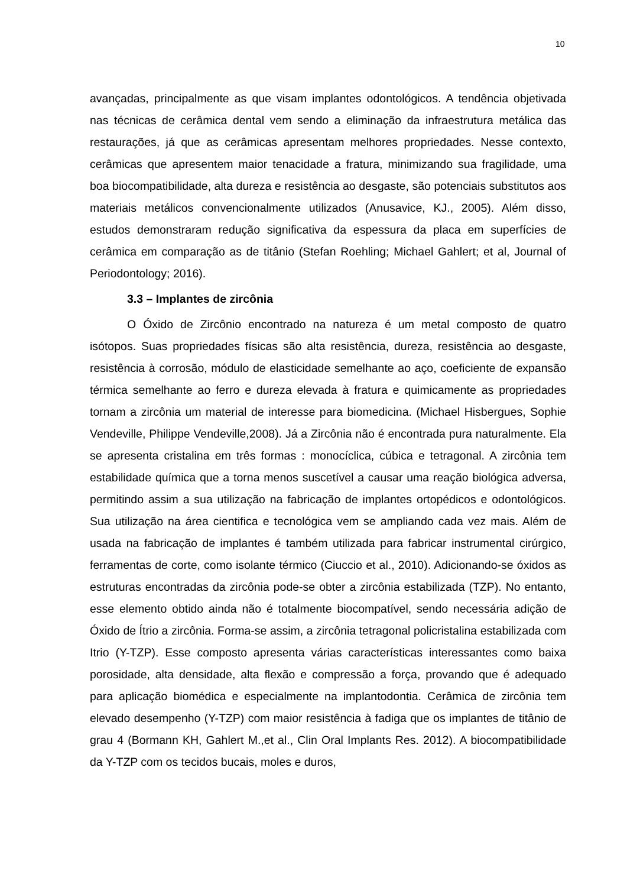10
avançadas, principalmente as que visam implantes odontológicos. A tendência objetivada nas técnicas de cerâmica dental vem sendo a eliminação da infraestrutura metálica das restaurações, já que as cerâmicas apresentam melhores propriedades. Nesse contexto, cerâmicas que apresentem maior tenacidade a fratura, minimizando sua fragilidade, uma boa biocompatibilidade, alta dureza e resistência ao desgaste, são potenciais substitutos aos materiais metálicos convencionalmente utilizados (Anusavice, KJ., 2005). Além disso, estudos demonstraram redução significativa da espessura da placa em superfícies de cerâmica em comparação as de titânio (Stefan Roehling; Michael Gahlert; et al, Journal of Periodontology; 2016).
3.3 – Implantes de zircônia
O Óxido de Zircônio encontrado na natureza é um metal composto de quatro isótopos. Suas propriedades físicas são alta resistência, dureza, resistência ao desgaste, resistência à corrosão, módulo de elasticidade semelhante ao aço, coeficiente de expansão térmica semelhante ao ferro e dureza elevada à fratura e quimicamente as propriedades tornam a zircônia um material de interesse para biomedicina. (Michael Hisbergues, Sophie Vendeville, Philippe Vendeville,2008). Já a Zircônia não é encontrada pura naturalmente. Ela se apresenta cristalina em três formas : monocíclica, cúbica e tetragonal. A zircônia tem estabilidade química que a torna menos suscetível a causar uma reação biológica adversa, permitindo assim a sua utilização na fabricação de implantes ortopédicos e odontológicos. Sua utilização na área cientifica e tecnológica vem se ampliando cada vez mais. Além de usada na fabricação de implantes é também utilizada para fabricar instrumental cirúrgico, ferramentas de corte, como isolante térmico (Ciuccio et al., 2010). Adicionando-se óxidos as estruturas encontradas da zircônia pode-se obter a zircônia estabilizada (TZP). No entanto, esse elemento obtido ainda não é totalmente biocompatível, sendo necessária adição de Óxido de Ítrio a zircônia. Forma-se assim, a zircônia tetragonal policristalina estabilizada com Itrio (Y-TZP). Esse composto apresenta várias características interessantes como baixa porosidade, alta densidade, alta flexão e compressão a força, provando que é adequado para aplicação biomédica e especialmente na implantodontia. Cerâmica de zircônia tem elevado desempenho (Y-TZP) com maior resistência à fadiga que os implantes de titânio de grau 4 (Bormann KH, Gahlert M.,et al., Clin Oral Implants Res. 2012). A biocompatibilidade da Y-TZP com os tecidos bucais, moles e duros,